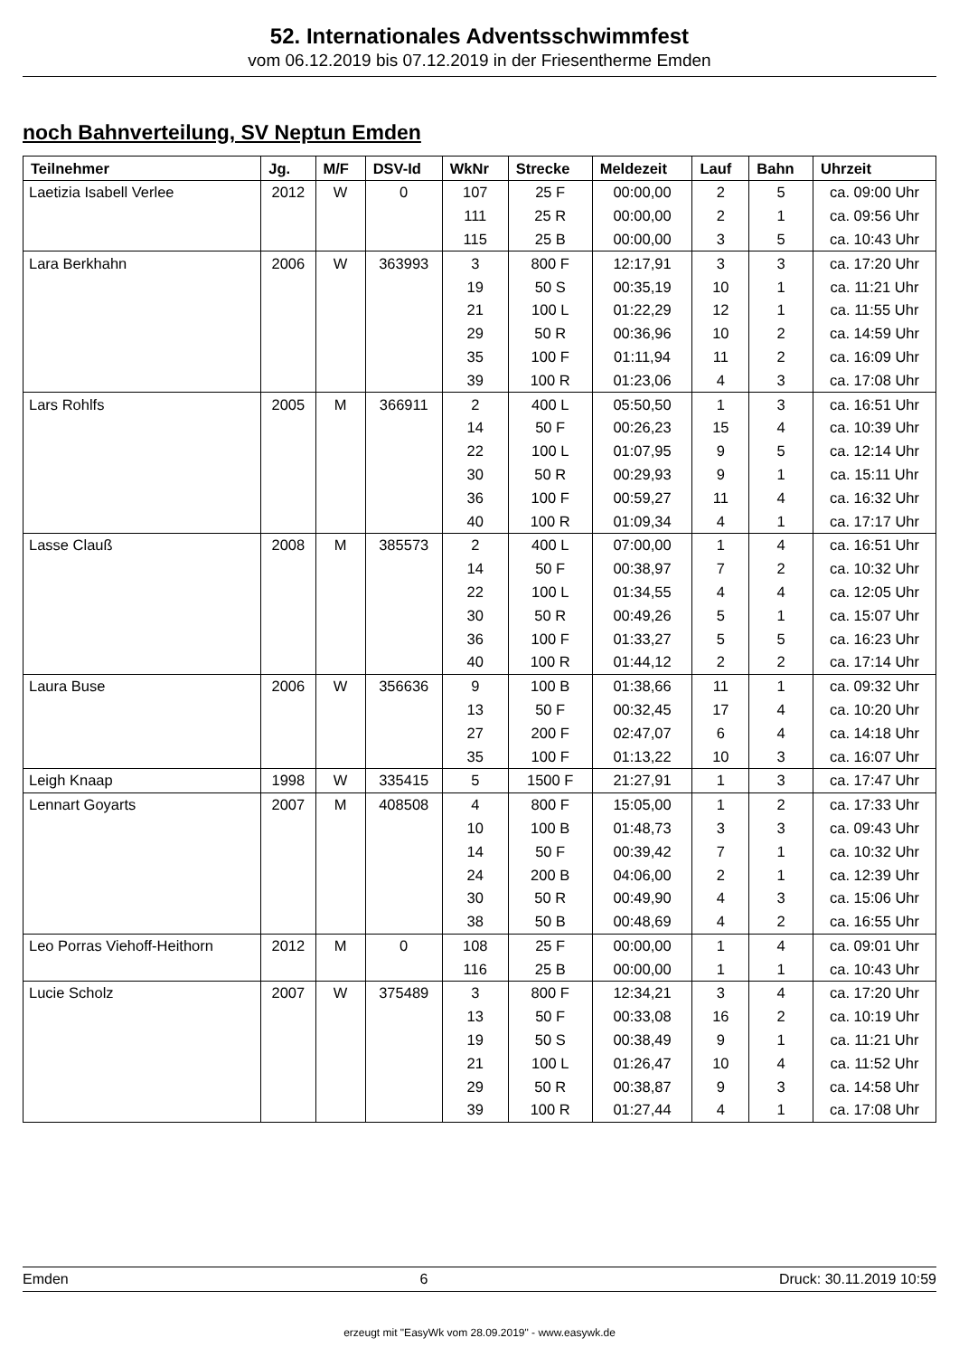52. Internationales Adventsschwimmfest
vom 06.12.2019 bis 07.12.2019 in der Friesentherme Emden
noch Bahnverteilung, SV Neptun Emden
| Teilnehmer | Jg. | M/F | DSV-Id | WkNr | Strecke | Meldezeit | Lauf | Bahn | Uhrzeit |
| --- | --- | --- | --- | --- | --- | --- | --- | --- | --- |
| Laetizia Isabell Verlee | 2012 | W | 0 | 107 | 25 F | 00:00,00 | 2 | 5 | ca. 09:00 Uhr |
| | | | | 111 | 25 R | 00:00,00 | 2 | 1 | ca. 09:56 Uhr |
| | | | | 115 | 25 B | 00:00,00 | 3 | 5 | ca. 10:43 Uhr |
| Lara Berkhahn | 2006 | W | 363993 | 3 | 800 F | 12:17,91 | 3 | 3 | ca. 17:20 Uhr |
| | | | | 19 | 50 S | 00:35,19 | 10 | 1 | ca. 11:21 Uhr |
| | | | | 21 | 100 L | 01:22,29 | 12 | 1 | ca. 11:55 Uhr |
| | | | | 29 | 50 R | 00:36,96 | 10 | 2 | ca. 14:59 Uhr |
| | | | | 35 | 100 F | 01:11,94 | 11 | 2 | ca. 16:09 Uhr |
| | | | | 39 | 100 R | 01:23,06 | 4 | 3 | ca. 17:08 Uhr |
| Lars Rohlfs | 2005 | M | 366911 | 2 | 400 L | 05:50,50 | 1 | 3 | ca. 16:51 Uhr |
| | | | | 14 | 50 F | 00:26,23 | 15 | 4 | ca. 10:39 Uhr |
| | | | | 22 | 100 L | 01:07,95 | 9 | 5 | ca. 12:14 Uhr |
| | | | | 30 | 50 R | 00:29,93 | 9 | 1 | ca. 15:11 Uhr |
| | | | | 36 | 100 F | 00:59,27 | 11 | 4 | ca. 16:32 Uhr |
| | | | | 40 | 100 R | 01:09,34 | 4 | 1 | ca. 17:17 Uhr |
| Lasse Clauß | 2008 | M | 385573 | 2 | 400 L | 07:00,00 | 1 | 4 | ca. 16:51 Uhr |
| | | | | 14 | 50 F | 00:38,97 | 7 | 2 | ca. 10:32 Uhr |
| | | | | 22 | 100 L | 01:34,55 | 4 | 4 | ca. 12:05 Uhr |
| | | | | 30 | 50 R | 00:49,26 | 5 | 1 | ca. 15:07 Uhr |
| | | | | 36 | 100 F | 01:33,27 | 5 | 5 | ca. 16:23 Uhr |
| | | | | 40 | 100 R | 01:44,12 | 2 | 2 | ca. 17:14 Uhr |
| Laura Buse | 2006 | W | 356636 | 9 | 100 B | 01:38,66 | 11 | 1 | ca. 09:32 Uhr |
| | | | | 13 | 50 F | 00:32,45 | 17 | 4 | ca. 10:20 Uhr |
| | | | | 27 | 200 F | 02:47,07 | 6 | 4 | ca. 14:18 Uhr |
| | | | | 35 | 100 F | 01:13,22 | 10 | 3 | ca. 16:07 Uhr |
| Leigh Knaap | 1998 | W | 335415 | 5 | 1500 F | 21:27,91 | 1 | 3 | ca. 17:47 Uhr |
| Lennart Goyarts | 2007 | M | 408508 | 4 | 800 F | 15:05,00 | 1 | 2 | ca. 17:33 Uhr |
| | | | | 10 | 100 B | 01:48,73 | 3 | 3 | ca. 09:43 Uhr |
| | | | | 14 | 50 F | 00:39,42 | 7 | 1 | ca. 10:32 Uhr |
| | | | | 24 | 200 B | 04:06,00 | 2 | 1 | ca. 12:39 Uhr |
| | | | | 30 | 50 R | 00:49,90 | 4 | 3 | ca. 15:06 Uhr |
| | | | | 38 | 50 B | 00:48,69 | 4 | 2 | ca. 16:55 Uhr |
| Leo Porras Viehoff-Heithorn | 2012 | M | 0 | 108 | 25 F | 00:00,00 | 1 | 4 | ca. 09:01 Uhr |
| | | | | 116 | 25 B | 00:00,00 | 1 | 1 | ca. 10:43 Uhr |
| Lucie Scholz | 2007 | W | 375489 | 3 | 800 F | 12:34,21 | 3 | 4 | ca. 17:20 Uhr |
| | | | | 13 | 50 F | 00:33,08 | 16 | 2 | ca. 10:19 Uhr |
| | | | | 19 | 50 S | 00:38,49 | 9 | 1 | ca. 11:21 Uhr |
| | | | | 21 | 100 L | 01:26,47 | 10 | 4 | ca. 11:52 Uhr |
| | | | | 29 | 50 R | 00:38,87 | 9 | 3 | ca. 14:58 Uhr |
| | | | | 39 | 100 R | 01:27,44 | 4 | 1 | ca. 17:08 Uhr |
Emden 6 Druck: 30.11.2019 10:59
erzeugt mit "EasyWk vom 28.09.2019" - www.easywk.de